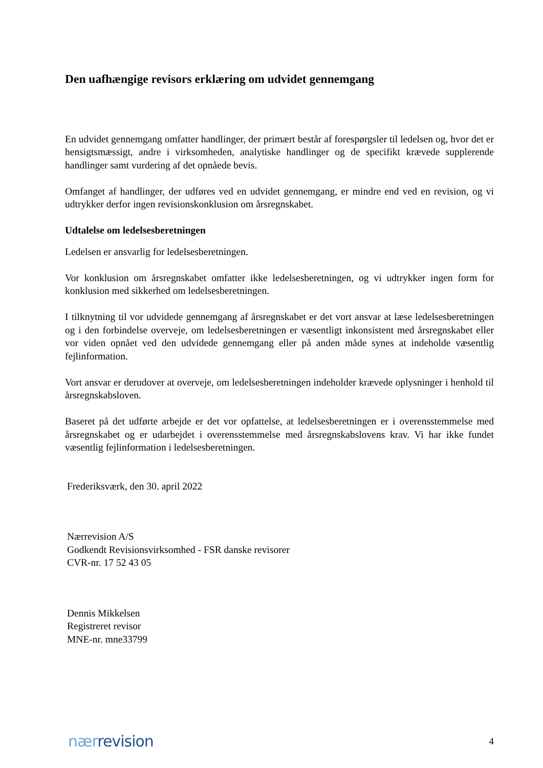Den uafhængige revisors erklæring om udvidet gennemgang
En udvidet gennemgang omfatter handlinger, der primært består af forespørgsler til ledelsen og, hvor det er hensigtsmæssigt, andre i virksomheden, analytiske handlinger og de specifikt krævede supplerende handlinger samt vurdering af det opnåede bevis.
Omfanget af handlinger, der udføres ved en udvidet gennemgang, er mindre end ved en revision, og vi udtrykker derfor ingen revisionskonklusion om årsregnskabet.
Udtalelse om ledelsesberetningen
Ledelsen er ansvarlig for ledelsesberetningen.
Vor konklusion om årsregnskabet omfatter ikke ledelsesberetningen, og vi udtrykker ingen form for konklusion med sikkerhed om ledelsesberetningen.
I tilknytning til vor udvidede gennemgang af årsregnskabet er det vort ansvar at læse ledelsesberetningen og i den forbindelse overveje, om ledelsesberetningen er væsentligt inkonsistent med årsregnskabet eller vor viden opnået ved den udvidede gennemgang eller på anden måde synes at indeholde væsentlig fejlinformation.
Vort ansvar er derudover at overveje, om ledelsesberetningen indeholder krævede oplysninger i henhold til årsregnskabsloven.
Baseret på det udførte arbejde er det vor opfattelse, at ledelsesberetningen er i overensstemmelse med årsregnskabet og er udarbejdet i overensstemmelse med årsregnskabslovens krav. Vi har ikke fundet væsentlig fejlinformation i ledelsesberetningen.
Frederiksværk, den 30. april 2022
Nærrevision A/S
Godkendt Revisionsvirksomhed - FSR danske revisorer
CVR-nr. 17 52 43 05
Dennis Mikkelsen
Registreret revisor
MNE-nr. mne33799
nær revision 4